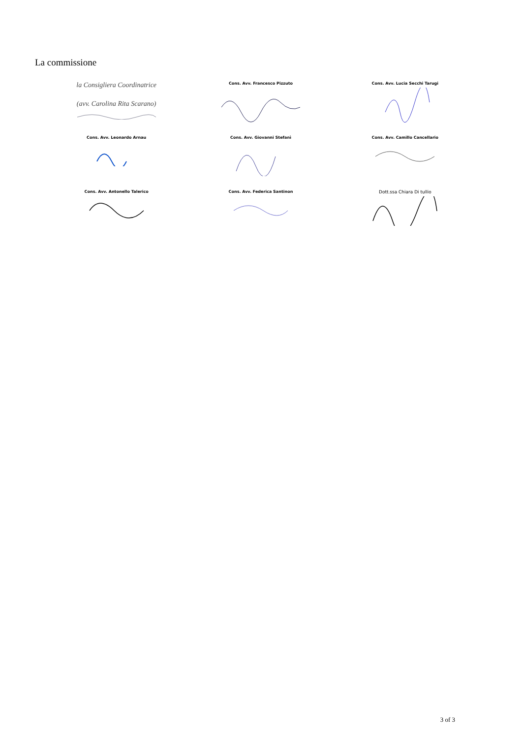La commissione
la Consigliera Coordinatrice
(avv. Carolina Rita Scarano)
Cons. Avv. Francesco Pizzuto
Cons. Avv. Lucia Secchi Tarugi
Cons. Avv. Leonardo Arnau
Cons. Avv. Giovanni Stefanì
Cons. Avv. Camillo Cancellario
Cons. Avv. Antonello Talerico
Cons. Avv. Federica Santinon
Dott.ssa Chiara Di tullio
3 of 3